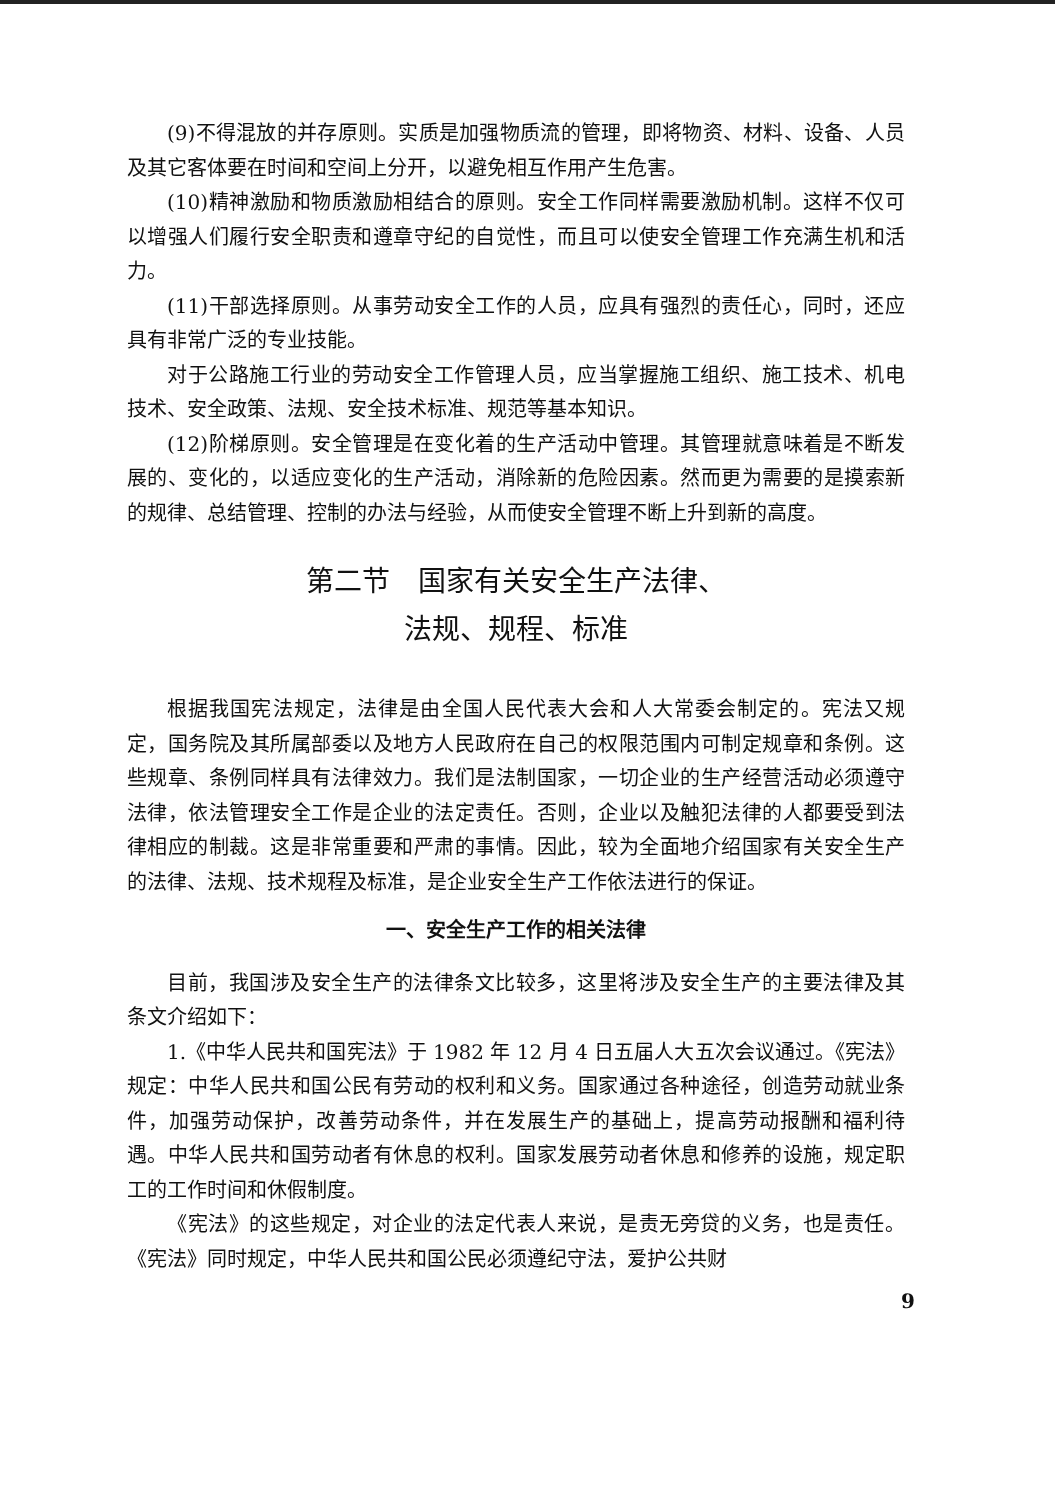(9)不得混放的并存原则。实质是加强物质流的管理，即将物资、材料、设备、人员及其它客体要在时间和空间上分开，以避免相互作用产生危害。
(10)精神激励和物质激励相结合的原则。安全工作同样需要激励机制。这样不仅可以增强人们履行安全职责和遵章守纪的自觉性，而且可以使安全管理工作充满生机和活力。
(11)干部选择原则。从事劳动安全工作的人员，应具有强烈的责任心，同时，还应具有非常广泛的专业技能。
对于公路施工行业的劳动安全工作管理人员，应当掌握施工组织、施工技术、机电技术、安全政策、法规、安全技术标准、规范等基本知识。
(12)阶梯原则。安全管理是在变化着的生产活动中管理。其管理就意味着是不断发展的、变化的，以适应变化的生产活动，消除新的危险因素。然而更为需要的是摸索新的规律、总结管理、控制的办法与经验，从而使安全管理不断上升到新的高度。
第二节　国家有关安全生产法律、
法规、规程、标准
根据我国宪法规定，法律是由全国人民代表大会和人大常委会制定的。宪法又规定，国务院及其所属部委以及地方人民政府在自己的权限范围内可制定规章和条例。这些规章、条例同样具有法律效力。我们是法制国家，一切企业的生产经营活动必须遵守法律，依法管理安全工作是企业的法定责任。否则，企业以及触犯法律的人都要受到法律相应的制裁。这是非常重要和严肃的事情。因此，较为全面地介绍国家有关安全生产的法律、法规、技术规程及标准，是企业安全生产工作依法进行的保证。
一、安全生产工作的相关法律
目前，我国涉及安全生产的法律条文比较多，这里将涉及安全生产的主要法律及其条文介绍如下：
1.《中华人民共和国宪法》于 1982 年 12 月 4 日五届人大五次会议通过。《宪法》规定：中华人民共和国公民有劳动的权利和义务。国家通过各种途径，创造劳动就业条件，加强劳动保护，改善劳动条件，并在发展生产的基础上，提高劳动报酬和福利待遇。中华人民共和国劳动者有休息的权利。国家发展劳动者休息和修养的设施，规定职工的工作时间和休假制度。
《宪法》的这些规定，对企业的法定代表人来说，是责无旁贷的义务，也是责任。《宪法》同时规定，中华人民共和国公民必须遵纪守法，爱护公共财
9